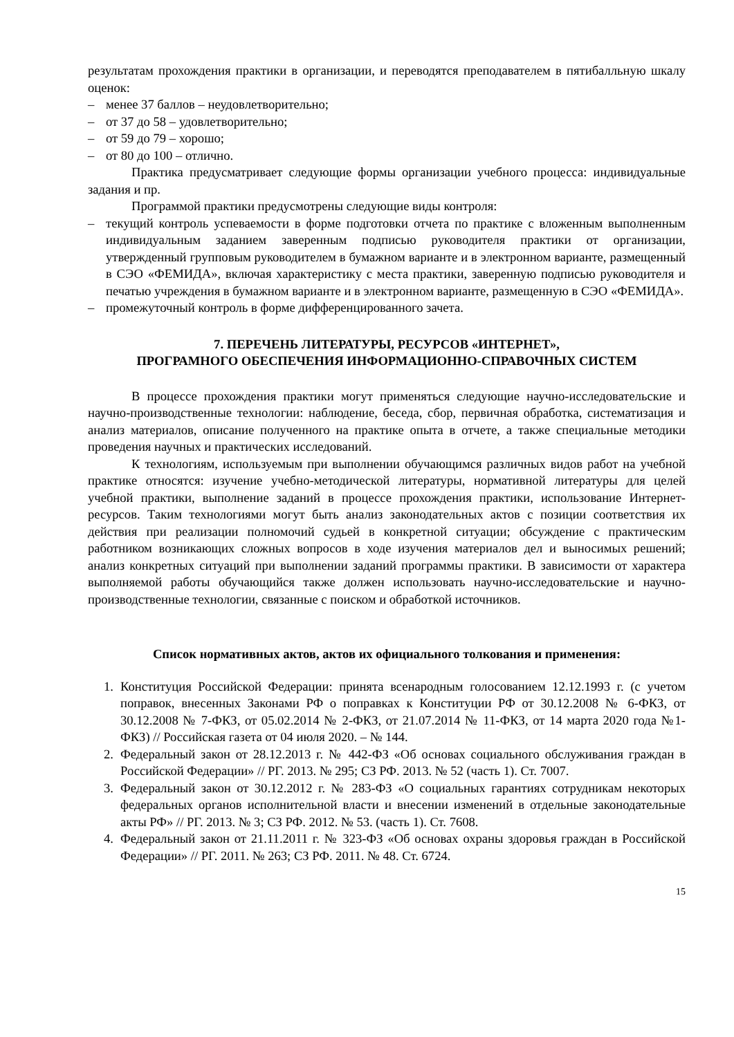результатам прохождения практики в организации, и переводятся преподавателем в пятибалльную шкалу оценок:
– менее 37 баллов – неудовлетворительно;
– от 37 до 58 – удовлетворительно;
– от 59 до 79 – хорошо;
– от 80 до 100 – отлично.
Практика предусматривает следующие формы организации учебного процесса: индивидуальные задания и пр.
Программой практики предусмотрены следующие виды контроля:
– текущий контроль успеваемости в форме подготовки отчета по практике с вложенным выполненным индивидуальным заданием заверенным подписью руководителя практики от организации, утвержденный групповым руководителем в бумажном варианте и в электронном варианте, размещенный в СЭО «ФЕМИДА», включая характеристику с места практики, заверенную подписью руководителя и печатью учреждения в бумажном варианте и в электронном варианте, размещенную в СЭО «ФЕМИДА».
– промежуточный контроль в форме дифференцированного зачета.
7. ПЕРЕЧЕНЬ ЛИТЕРАТУРЫ, РЕСУРСОВ «ИНТЕРНЕТ»,
ПРОГРАМНОГО ОБЕСПЕЧЕНИЯ ИНФОРМАЦИОННО-СПРАВОЧНЫХ СИСТЕМ
В процессе прохождения практики могут применяться следующие научно-исследовательские и научно-производственные технологии: наблюдение, беседа, сбор, первичная обработка, систематизация и анализ материалов, описание полученного на практике опыта в отчете, а также специальные методики проведения научных и практических исследований.
К технологиям, используемым при выполнении обучающимся различных видов работ на учебной практике относятся: изучение учебно-методической литературы, нормативной литературы для целей учебной практики, выполнение заданий в процессе прохождения практики, использование Интернет-ресурсов. Таким технологиями могут быть анализ законодательных актов с позиции соответствия их действия при реализации полномочий судьей в конкретной ситуации; обсуждение с практическим работником возникающих сложных вопросов в ходе изучения материалов дел и выносимых решений; анализ конкретных ситуаций при выполнении заданий программы практики. В зависимости от характера выполняемой работы обучающийся также должен использовать научно-исследовательские и научно-производственные технологии, связанные с поиском и обработкой источников.
Список нормативных актов, актов их официального толкования и применения:
1. Конституция Российской Федерации: принята всенародным голосованием 12.12.1993 г. (с учетом поправок, внесенных Законами РФ о поправках к Конституции РФ от 30.12.2008 № 6-ФКЗ, от 30.12.2008 № 7-ФКЗ, от 05.02.2014 № 2-ФКЗ, от 21.07.2014 № 11-ФКЗ, от 14 марта 2020 года №1-ФКЗ) // Российская газета от 04 июля 2020. – № 144.
2. Федеральный закон от 28.12.2013 г. № 442-ФЗ «Об основах социального обслуживания граждан в Российской Федерации» // РГ. 2013. № 295; СЗ РФ. 2013. № 52 (часть 1). Ст. 7007.
3. Федеральный закон от 30.12.2012 г. № 283-ФЗ «О социальных гарантиях сотрудникам некоторых федеральных органов исполнительной власти и внесении изменений в отдельные законодательные акты РФ» // РГ. 2013. № 3; СЗ РФ. 2012. № 53. (часть 1). Ст. 7608.
4. Федеральный закон от 21.11.2011 г. № 323-ФЗ «Об основах охраны здоровья граждан в Российской Федерации» // РГ. 2011. № 263; СЗ РФ. 2011. № 48. Ст. 6724.
15